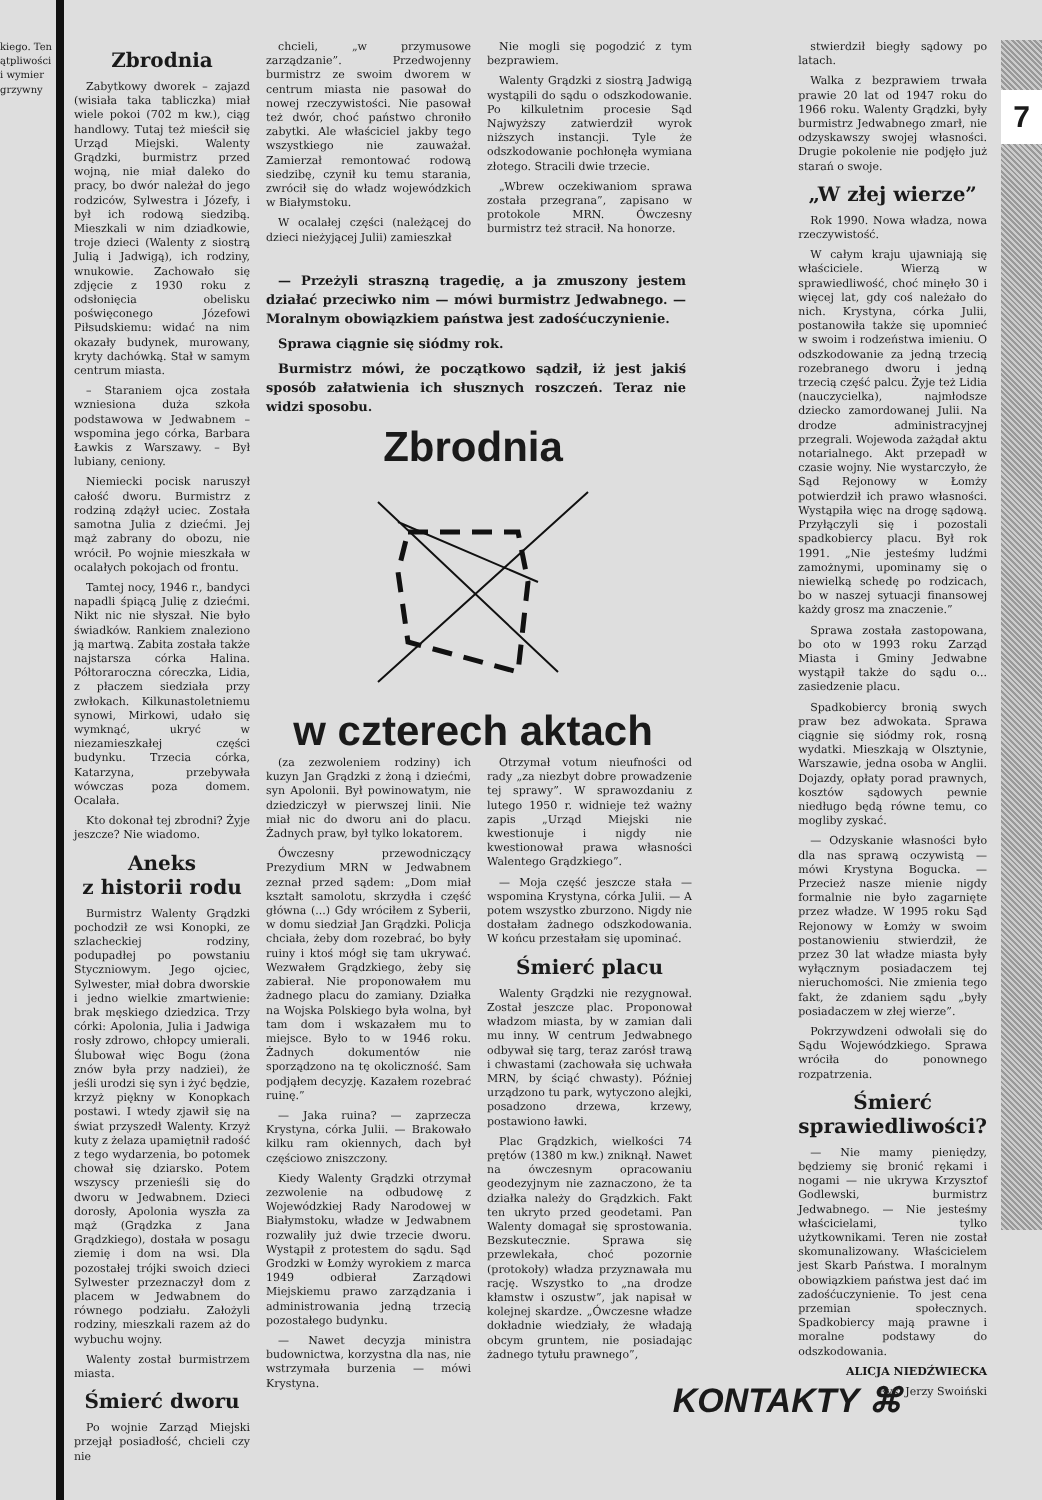kiego. Ten
ątpliwości
i wymier
grzywny
Zbrodnia
Zabytkowy dworek – zajazd (wisiała taka tabliczka) miał wiele pokoi (702 m kw.), ciąg handlowy. Tutaj też mieścił się Urząd Miejski. Walenty Grądzki, burmistrz przed wojną, nie miał daleko do pracy, bo dwór należał do jego rodziców, Sylwestra i Józefy, i był ich rodową siedzibą. Mieszkali w nim dziadkowie, troje dzieci (Walenty z siostrą Julią i Jadwigą), ich rodziny, wnukowie. Zachowało się zdjęcie z 1930 roku z odsłonięcia obelisku poświęconego Józefowi Piłsudskiemu: widać na nim okazały budynek, murowany, kryty dachówką. Stał w samym centrum miasta.
– Staraniem ojca została wzniesiona duża szkoła podstawowa w Jedwabnem – wspomina jego córka, Barbara Ławkis z Warszawy. – Był lubiany, ceniony.
Niemiecki pocisk naruszył całość dworu. Burmistrz z rodziną zdążył uciec. Została samotna Julia z dziećmi. Jej mąż zabrany do obozu, nie wrócił. Po wojnie mieszkała w ocalałych pokojach od frontu.
Tamtej nocy, 1946 r., bandyci napadli śpiącą Julię z dziećmi. Nikt nic nie słyszał. Nie było świadków. Rankiem znaleziono ją martwą. Zabita została także najstarsza córka Halina. Półtoraroczna córeczka, Lidia, z płaczem siedziała przy zwłokach. Kilkunastoletniemu synowi, Mirkowi, udało się wymknąć, ukryć w niezamieszkałej części budynku. Trzecia córka, Katarzyna, przebywała wówczas poza domem. Ocalała.
Kto dokonał tej zbrodni? Żyje jeszcze? Nie wiadomo.
Aneks
z historii rodu
Burmistrz Walenty Grądzki pochodził ze wsi Konopki, ze szlacheckiej rodziny, podupadłej po powstaniu Styczniowym. Jego ojciec, Sylwester, miał dobra dworskie i jedno wielkie zmartwienie: brak męskiego dziedzica. Trzy córki: Apolonia, Julia i Jadwiga rosły zdrowo, chłopcy umierali. Ślubował więc Bogu (żona znów była przy nadziei), że jeśli urodzi się syn i żyć będzie, krzyż piękny w Konopkach postawi. I wtedy zjawił się na świat przyszedł Walenty. Krzyż kuty z żelaza upamiętnił radość z tego wydarzenia, bo potomek chował się dziarsko. Potem wszyscy przenieśli się do dworu w Jedwabnem. Dzieci dorosły, Apolonia wyszła za mąż (Grądzka z Jana Grądzkiego), dostała w posagu ziemię i dom na wsi. Dla pozostałej trójki swoich dzieci Sylwester przeznaczył dom z placem w Jedwabnem do równego podziału. Założyli rodziny, mieszkali razem aż do wybuchu wojny.
Walenty został burmistrzem miasta.
Śmierć dworu
Po wojnie Zarząd Miejski przejął posiadłość, chcieli czy nie
chcieli, „w przymusowe zarządzanie”. Przedwojenny burmistrz ze swoim dworem w centrum miasta nie pasował do nowej rzeczywistości. Nie pasował też dwór, choć państwo chroniło zabytki. Ale właściciel jakby tego wszystkiego nie zauważał. Zamierzał remontować rodową siedzibę, czynił ku temu starania, zwrócił się do władz wojewódzkich w Białymstoku.
W ocalałej części (należącej do dzieci nieżyjącej Julii) zamieszkał
Nie mogli się pogodzić z tym bezprawiem.
Walenty Grądzki z siostrą Jadwigą wystąpili do sądu o odszkodowanie. Po kilkuletnim procesie Sąd Najwyższy zatwierdził wyrok niższych instancji. Tyle że odszkodowanie pochłonęła wymiana złotego. Stracili dwie trzecie.
„Wbrew oczekiwaniom sprawa została przegrana”, zapisano w protokole MRN. Ówczesny burmistrz też stracił. Na honorze.
— Przeżyli straszną tragedię, a ja zmuszony jestem działać przeciwko nim — mówi burmistrz Jedwabnego. — Moralnym obowiązkiem państwa jest zadośćuczynienie.
Sprawa ciągnie się siódmy rok.
Burmistrz mówi, że początkowo sądził, iż jest jakiś sposób załatwienia ich słusznych roszczeń. Teraz nie widzi sposobu.
Zbrodnia
w czterech aktach
(za zezwoleniem rodziny) ich kuzyn Jan Grądzki z żoną i dziećmi, syn Apolonii. Był powinowatym, nie dziedziczył w pierwszej linii. Nie miał nic do dworu ani do placu. Żadnych praw, był tylko lokatorem.
Ówczesny przewodniczący Prezydium MRN w Jedwabnem zeznał przed sądem: „Dom miał kształt samolotu, skrzydła i część główna (...) Gdy wróciłem z Syberii, w domu siedział Jan Grądzki. Policja chciała, żeby dom rozebrać, bo były ruiny i ktoś mógł się tam ukrywać. Wezwałem Grądzkiego, żeby się zabierał. Nie proponowałem mu żadnego placu do zamiany. Działka na Wojska Polskiego była wolna, był tam dom i wskazałem mu to miejsce. Było to w 1946 roku. Żadnych dokumentów nie sporządzono na tę okoliczność. Sam podjąłem decyzję. Kazałem rozebrać ruinę.”
— Jaka ruina? — zaprzecza Krystyna, córka Julii. — Brakowało kilku ram okiennych, dach był częściowo zniszczony.
Kiedy Walenty Grądzki otrzymał zezwolenie na odbudowę z Wojewódzkiej Rady Narodowej w Białymstoku, władze w Jedwabnem rozwaliły już dwie trzecie dworu. Wystąpił z protestem do sądu. Sąd Grodzki w Łomży wyrokiem z marca 1949 odbierał Zarządowi Miejskiemu prawo zarządzania i administrowania jedną trzecią pozostałego budynku.
— Nawet decyzja ministra budownictwa, korzystna dla nas, nie wstrzymała burzenia — mówi Krystyna.
Otrzymał votum nieufności od rady „za niezbyt dobre prowadzenie tej sprawy”. W sprawozdaniu z lutego 1950 r. widnieje też ważny zapis „Urząd Miejski nie kwestionuje i nigdy nie kwestionował prawa własności Walentego Grądzkiego”.
— Moja część jeszcze stała — wspomina Krystyna, córka Julii. — A potem wszystko zburzono. Nigdy nie dostałam żadnego odszkodowania. W końcu przestałam się upominać.
Śmierć placu
Walenty Grądzki nie rezygnował. Został jeszcze plac. Proponował władzom miasta, by w zamian dali mu inny. W centrum Jedwabnego odbywał się targ, teraz zarósł trawą i chwastami (zachowała się uchwała MRN, by ściąć chwasty). Później urządzono tu park, wytyczono alejki, posadzono drzewa, krzewy, postawiono ławki.
Plac Grądzkich, wielkości 74 prętów (1380 m kw.) zniknął. Nawet na ówczesnym opracowaniu geodezyjnym nie zaznaczono, że ta działka należy do Grądzkich. Fakt ten ukryto przed geodetami. Pan Walenty domagał się sprostowania. Bezskutecznie. Sprawa się przewlekała, choć pozornie (protokoły) władza przyznawała mu rację. Wszystko to „na drodze kłamstw i oszustw”, jak napisał w kolejnej skardze. „Ówczesne władze dokładnie wiedziały, że władają obcym gruntem, nie posiadając żadnego tytułu prawnego”,
stwierdził biegły sądowy po latach.
Walka z bezprawiem trwała prawie 20 lat od 1947 roku do 1966 roku. Walenty Grądzki, były burmistrz Jedwabnego zmarł, nie odzyskawszy swojej własności. Drugie pokolenie nie podjęło już starań o swoje.
„W złej wierze”
Rok 1990. Nowa władza, nowa rzeczywistość.
W całym kraju ujawniają się właściciele. Wierzą w sprawiedliwość, choć minęło 30 i więcej lat, gdy coś należało do nich. Krystyna, córka Julii, postanowiła także się upomnieć w swoim i rodzeństwa imieniu. O odszkodowanie za jedną trzecią rozebranego dworu i jedną trzecią część palcu. Żyje też Lidia (nauczycielka), najmłodsze dziecko zamordowanej Julii. Na drodze administracyjnej przegrali. Wojewoda zażądał aktu notarialnego. Akt przepadł w czasie wojny. Nie wystarczyło, że Sąd Rejonowy w Łomży potwierdził ich prawo własności. Wystąpiła więc na drogę sądową. Przyłączyli się i pozostali spadkobiercy placu. Był rok 1991. „Nie jesteśmy ludźmi zamożnymi, upominamy się o niewielką schedę po rodzicach, bo w naszej sytuacji finansowej każdy grosz ma znaczenie.”
Sprawa została zastopowana, bo oto w 1993 roku Zarząd Miasta i Gminy Jedwabne wystąpił także do sądu o... zasiedzenie placu.
Spadkobiercy bronią swych praw bez adwokata. Sprawa ciągnie się siódmy rok, rosną wydatki. Mieszkają w Olsztynie, Warszawie, jedna osoba w Anglii. Dojazdy, opłaty porad prawnych, kosztów sądowych pewnie niedługo będą równe temu, co mogliby zyskać.
— Odzyskanie własności było dla nas sprawą oczywistą — mówi Krystyna Bogucka. — Przecież nasze mienie nigdy formalnie nie było zagarnięte przez władze. W 1995 roku Sąd Rejonowy w Łomży w swoim postanowieniu stwierdził, że przez 30 lat władze miasta były wyłącznym posiadaczem tej nieruchomości. Nie zmienia tego fakt, że zdaniem sądu „były posiadaczem w złej wierze”.
Pokrzywdzeni odwołali się do Sądu Wojewódzkiego. Sprawa wróciła do ponownego rozpatrzenia.
Śmierć sprawiedliwości?
— Nie mamy pieniędzy, będziemy się bronić rękami i nogami — nie ukrywa Krzysztof Godlewski, burmistrz Jedwabnego. — Nie jesteśmy właścicielami, tylko użytkownikami. Teren nie został skomunalizowany. Właścicielem jest Skarb Państwa. I moralnym obowiązkiem państwa jest dać im zadośćuczynienie. To jest cena przemian społecznych. Spadkobiercy mają prawne i moralne podstawy do odszkodowania.
ALICJA NIEDŹWIECKA
Rys. Jerzy Swoiński
7
KONTAKTY ⌘